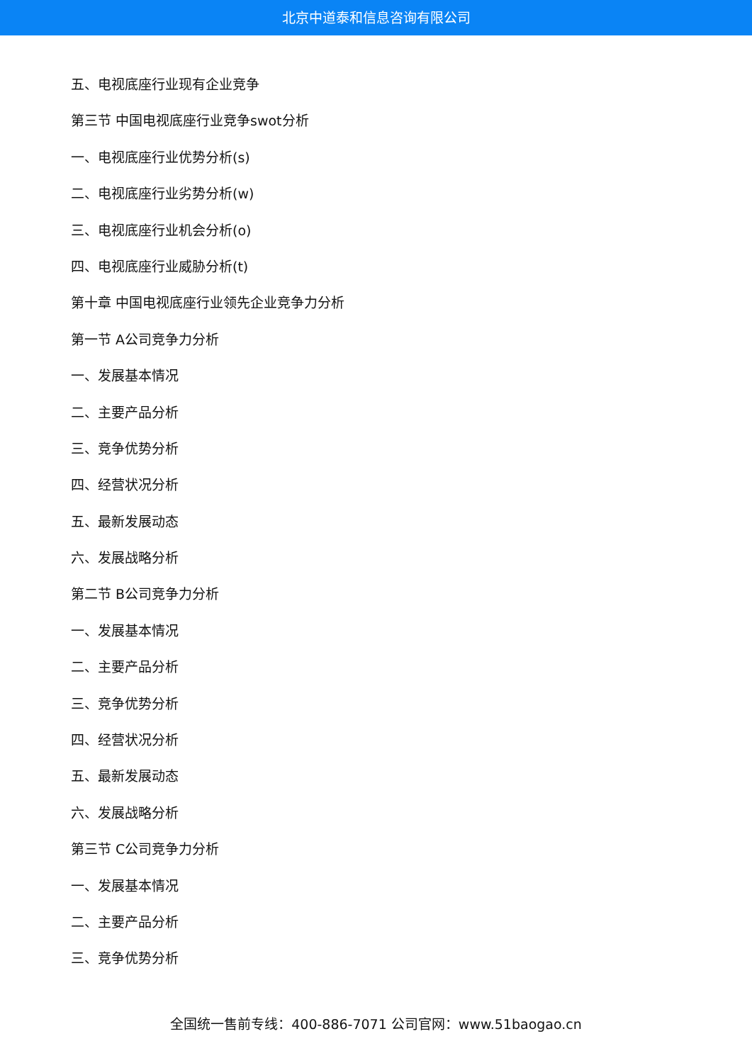北京中道泰和信息咨询有限公司
五、电视底座行业现有企业竞争
第三节 中国电视底座行业竞争swot分析
一、电视底座行业优势分析(s)
二、电视底座行业劣势分析(w)
三、电视底座行业机会分析(o)
四、电视底座行业威胁分析(t)
第十章 中国电视底座行业领先企业竞争力分析
第一节 A公司竞争力分析
一、发展基本情况
二、主要产品分析
三、竞争优势分析
四、经营状况分析
五、最新发展动态
六、发展战略分析
第二节 B公司竞争力分析
一、发展基本情况
二、主要产品分析
三、竞争优势分析
四、经营状况分析
五、最新发展动态
六、发展战略分析
第三节 C公司竞争力分析
一、发展基本情况
二、主要产品分析
三、竞争优势分析
全国统一售前专线：400-886-7071 公司官网：www.51baogao.cn